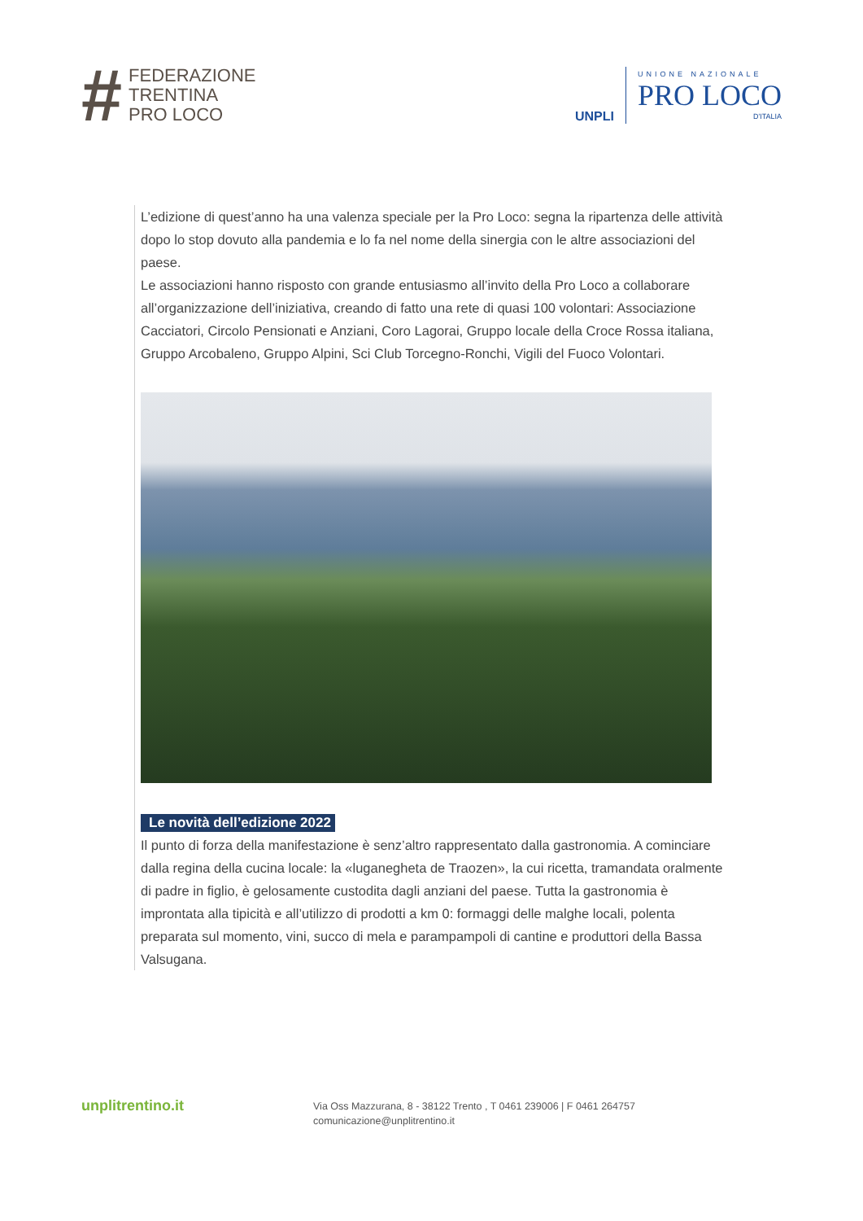#
FEDERAZIONE
TRENTINA
PRO LOCO
UNPLI
UNIONE NAZIONALE
PRO LOCO
D'ITALIA
L’edizione di quest’anno ha una valenza speciale per la Pro Loco: segna la ripartenza delle attività dopo lo stop dovuto alla pandemia e lo fa nel nome della sinergia con le altre associazioni del paese.
Le associazioni hanno risposto con grande entusiasmo all’invito della Pro Loco a collaborare all’organizzazione dell’iniziativa, creando di fatto una rete di quasi 100 volontari: Associazione Cacciatori, Circolo Pensionati e Anziani, Coro Lagorai, Gruppo locale della Croce Rossa italiana, Gruppo Arcobaleno, Gruppo Alpini, Sci Club Torcegno-Ronchi, Vigili del Fuoco Volontari.
Le novità dell’edizione 2022
Il punto di forza della manifestazione è senz’altro rappresentato dalla gastronomia. A cominciare dalla regina della cucina locale: la «luganegheta de Traozen», la cui ricetta, tramandata oralmente di padre in figlio, è gelosamente custodita dagli anziani del paese. Tutta la gastronomia è improntata alla tipicità e all’utilizzo di prodotti a km 0: formaggi delle malghe locali, polenta preparata sul momento, vini, succo di mela e parampampoli di cantine e produttori della Bassa Valsugana.
unplitrentino.it
Via Oss Mazzurana, 8 - 38122 Trento , T 0461 239006 | F 0461 264757
comunicazione@unplitrentino.it